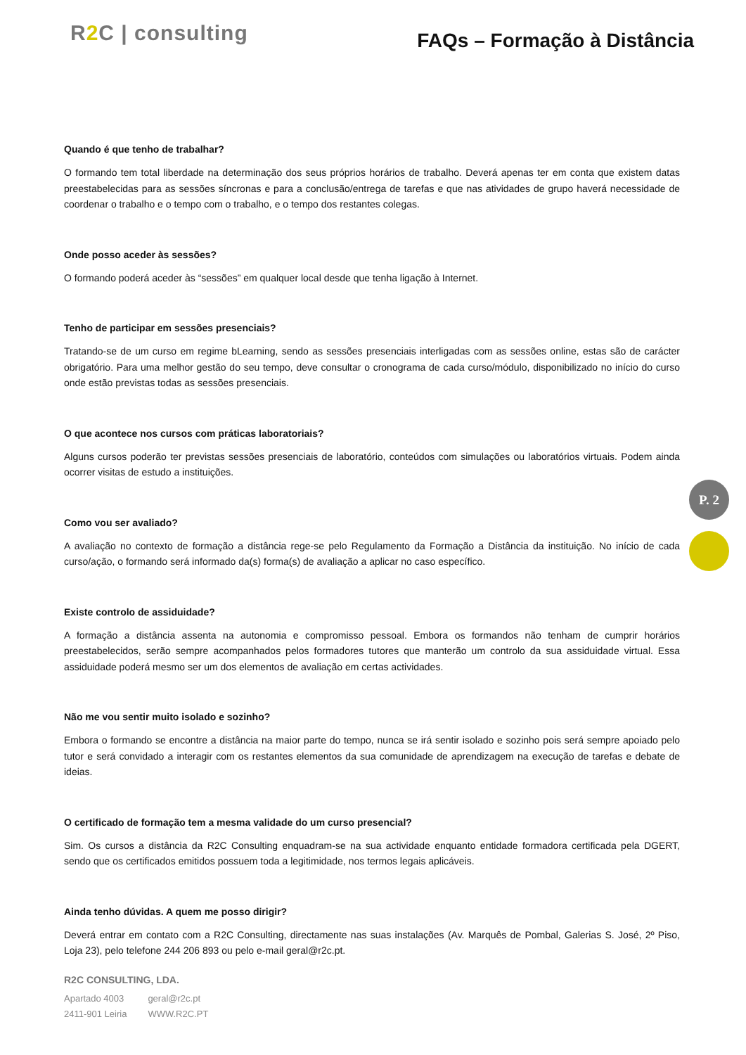R2 C | consulting
FAQs – Formação à Distância
P. 2
Quando é que tenho de trabalhar?
O formando tem total liberdade na determinação dos seus próprios horários de trabalho. Deverá apenas ter em conta que existem datas preestabelecidas para as sessões síncronas e para a conclusão/entrega de tarefas e que nas atividades de grupo haverá necessidade de coordenar o trabalho e o tempo com o trabalho, e o tempo dos restantes colegas.
Onde posso aceder às sessões?
O formando poderá aceder às “sessões” em qualquer local desde que tenha ligação à Internet.
Tenho de participar em sessões presenciais?
Tratando-se de um curso em regime bLearning, sendo as sessões presenciais interligadas com as sessões online, estas são de carácter obrigatório. Para uma melhor gestão do seu tempo, deve consultar o cronograma de cada curso/módulo, disponibilizado no início do curso onde estão previstas todas as sessões presenciais.
O que acontece nos cursos com práticas laboratoriais?
Alguns cursos poderão ter previstas sessões presenciais de laboratório, conteúdos com simulações ou laboratórios virtuais. Podem ainda ocorrer visitas de estudo a instituições.
Como vou ser avaliado?
A avaliação no contexto de formação a distância rege-se pelo Regulamento da Formação a Distância da instituição. No início de cada curso/ação, o formando será informado da(s) forma(s) de avaliação a aplicar no caso específico.
Existe controlo de assiduidade?
A formação a distância assenta na autonomia e compromisso pessoal. Embora os formandos não tenham de cumprir horários preestabelecidos, serão sempre acompanhados pelos formadores tutores que manterão um controlo da sua assiduidade virtual. Essa assiduidade poderá mesmo ser um dos elementos de avaliação em certas actividades.
Não me vou sentir muito isolado e sozinho?
Embora o formando se encontre a distância na maior parte do tempo, nunca se irá sentir isolado e sozinho pois será sempre apoiado pelo tutor e será convidado a interagir com os restantes elementos da sua comunidade de aprendizagem na execução de tarefas e debate de ideias.
O certificado de formação tem a mesma validade do um curso presencial?
Sim. Os cursos a distância da R2C Consulting enquadram-se na sua actividade enquanto entidade formadora certificada pela DGERT, sendo que os certificados emitidos possuem toda a legitimidade, nos termos legais aplicáveis.
Ainda tenho dúvidas. A quem me posso dirigir?
Deverá entrar em contato com a R2C Consulting, directamente nas suas instalações (Av. Marquês de Pombal, Galerias S. José, 2º Piso, Loja 23), pelo telefone 244 206 893 ou pelo e-mail geral@r2c.pt.
R2C CONSULTING, LDA.
Apartado 4003
2411-901 Leiria
geral@r2c.pt
WWW.R2C.PT